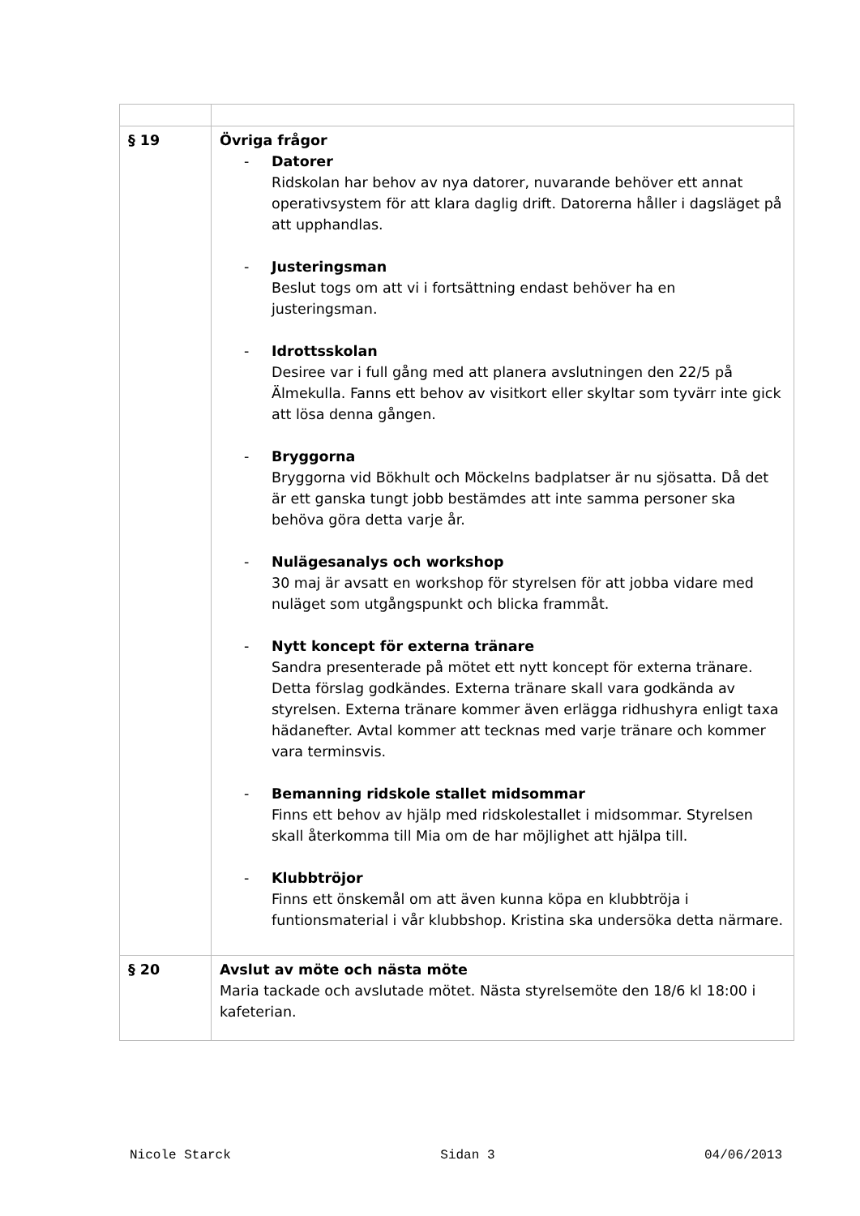| § 19 | Övriga frågor - Datorer Ridskolan har behov av nya datorer, nuvarande behöver ett annat operativsystem för att klara daglig drift. Datorerna håller i dagsläget på att upphandlas. - Justeringsman Beslut togs om att vi i fortsättning endast behöver ha en justeringsman. - Idrottsskolan Desiree var i full gång med att planera avslutningen den 22/5 på Älmekulla. Fanns ett behov av visitkort eller skyltar som tyvärr inte gick att lösa denna gången. - Bryggorna Bryggorna vid Bökhult och Möckelns badplatser är nu sjösatta. Då det är ett ganska tungt jobb bestämdes att inte samma personer ska behöva göra detta varje år. - Nulägesanalys och workshop 30 maj är avsatt en workshop för styrelsen för att jobba vidare med nuläget som utgångspunkt och blicka frammåt. - Nytt koncept för externa tränare Sandra presenterade på mötet ett nytt koncept för externa tränare. Detta förslag godkändes. Externa tränare skall vara godkända av styrelsen. Externa tränare kommer även erlägga ridhushyra enligt taxa hädanefter. Avtal kommer att tecknas med varje tränare och kommer vara terminsvis. - Bemanning ridskole stallet midsommar Finns ett behov av hjälp med ridskolestallet i midsommar. Styrelsen skall återkomma till Mia om de har möjlighet att hjälpa till. - Klubbtröjor Finns ett önskemål om att även kunna köpa en klubbtröja i funtionsmaterial i vår klubbshop. Kristina ska undersöka detta närmare. |
| § 20 | Avslut av möte och nästa möte Maria tackade och avslutade mötet. Nästa styrelsemöte den 18/6 kl 18:00 i kafeterian. |
Nicole Starck Sidan 3 04/06/2013